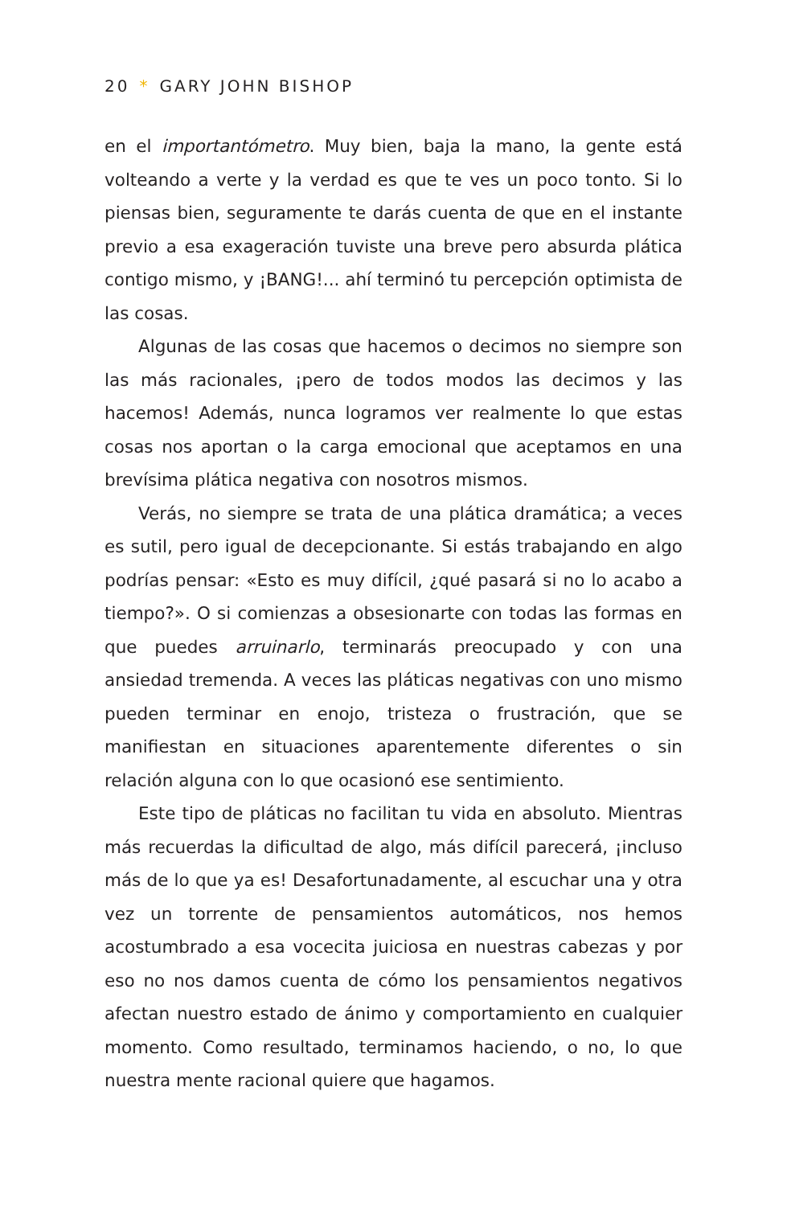20 * GARY JOHN BISHOP
en el importantómetro. Muy bien, baja la mano, la gente está volteando a verte y la verdad es que te ves un poco tonto. Si lo piensas bien, seguramente te darás cuenta de que en el instante previo a esa exageración tuviste una breve pero absurda plática contigo mismo, y ¡BANG!... ahí terminó tu percepción optimista de las cosas.
Algunas de las cosas que hacemos o decimos no siempre son las más racionales, ¡pero de todos modos las decimos y las hacemos! Además, nunca logramos ver realmente lo que estas cosas nos aportan o la carga emocional que aceptamos en una brevísima plática negativa con nosotros mismos.
Verás, no siempre se trata de una plática dramática; a veces es sutil, pero igual de decepcionante. Si estás trabajando en algo podrías pensar: «Esto es muy difícil, ¿qué pasará si no lo acabo a tiempo?». O si comienzas a obsesionarte con todas las formas en que puedes arruinarlo, terminarás preocupado y con una ansiedad tremenda. A veces las pláticas negativas con uno mismo pueden terminar en enojo, tristeza o frustración, que se manifiestan en situaciones aparentemente diferentes o sin relación alguna con lo que ocasionó ese sentimiento.
Este tipo de pláticas no facilitan tu vida en absoluto. Mientras más recuerdas la dificultad de algo, más difícil parecerá, ¡incluso más de lo que ya es! Desafortunadamente, al escuchar una y otra vez un torrente de pensamientos automáticos, nos hemos acostumbrado a esa vocecita juiciosa en nuestras cabezas y por eso no nos damos cuenta de cómo los pensamientos negativos afectan nuestro estado de ánimo y comportamiento en cualquier momento. Como resultado, terminamos haciendo, o no, lo que nuestra mente racional quiere que hagamos.